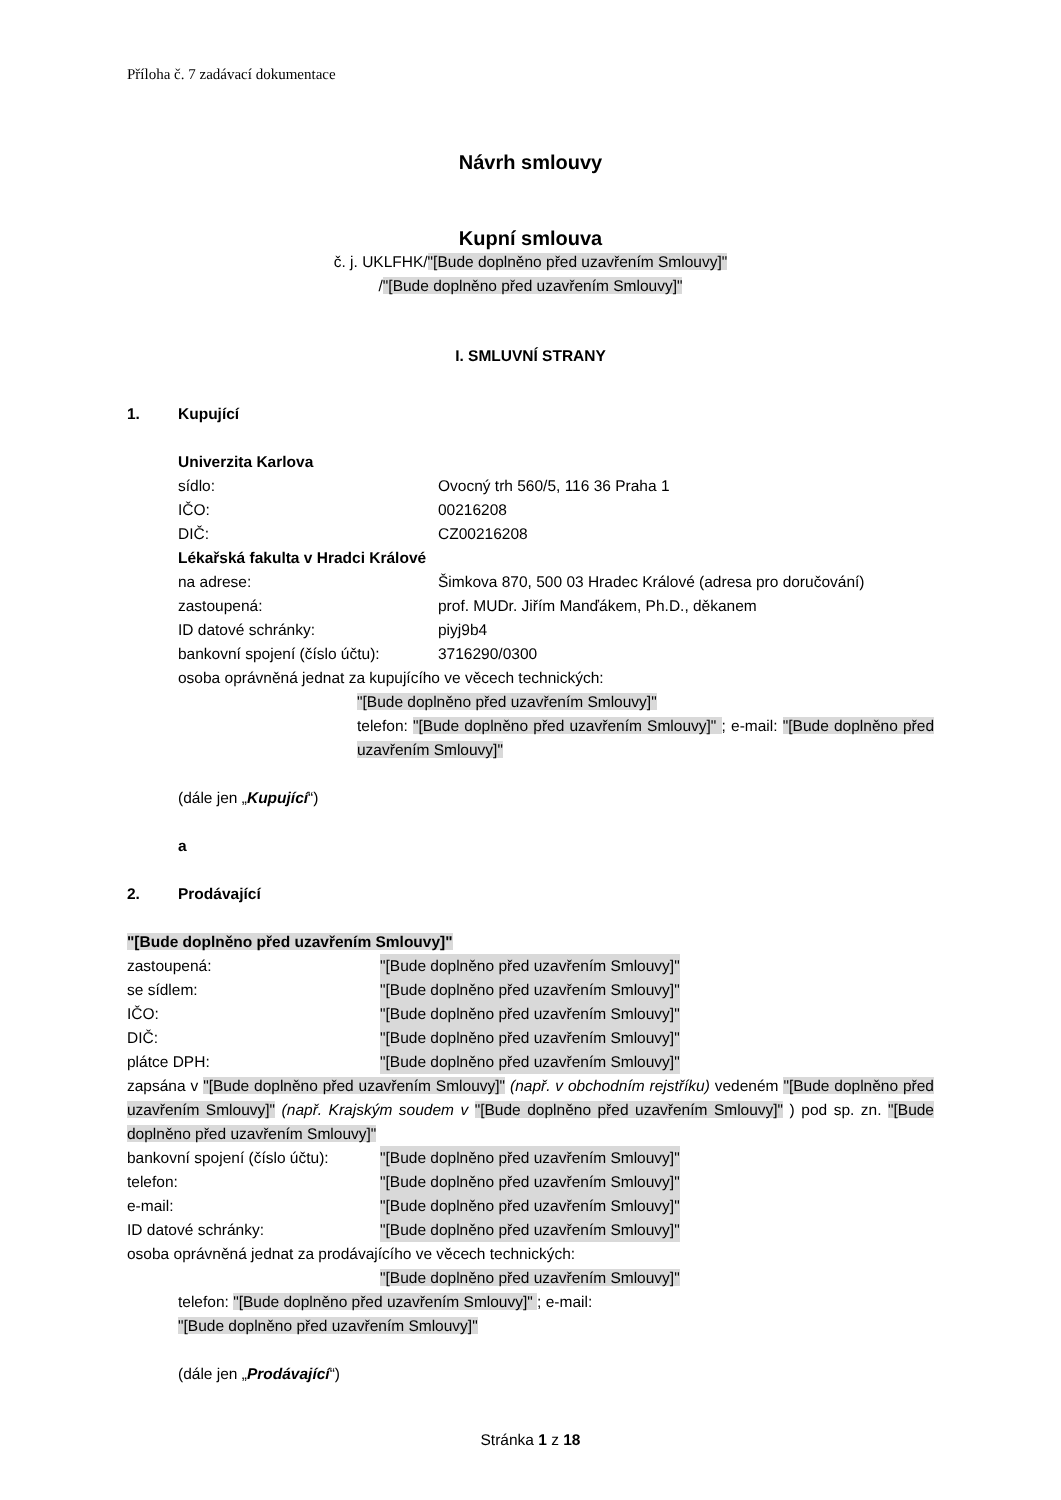Příloha č. 7 zadávací dokumentace
Návrh smlouvy
Kupní smlouva
č. j. UKLFHK/"[Bude doplněno před uzavřením Smlouvy]"
/"[Bude doplněno před uzavřením Smlouvy]"
I. SMLUVNÍ STRANY
1. Kupující
Univerzita Karlova
sídlo: Ovocný trh 560/5, 116 36 Praha 1
IČO: 00216208
DIČ: CZ00216208
Lékařská fakulta v Hradci Králové
na adrese: Šimkova 870, 500 03 Hradec Králové (adresa pro doručování)
zastoupená: prof. MUDr. Jiřím Manďákem, Ph.D., děkanem
ID datové schránky: piyj9b4
bankovní spojení (číslo účtu): 3716290/0300
osoba oprávněná jednat za kupujícího ve věcech technických:
"[Bude doplněno před uzavřením Smlouvy]"
telefon: "[Bude doplněno před uzavřením Smlouvy]" ; e-mail: "[Bude doplněno před uzavřením Smlouvy]"
(dále jen „Kupující“)
a
2. Prodávající
"[Bude doplněno před uzavřením Smlouvy]"
zastoupená: "[Bude doplněno před uzavřením Smlouvy]"
se sídlem: "[Bude doplněno před uzavřením Smlouvy]"
IČO: "[Bude doplněno před uzavřením Smlouvy]"
DIČ: "[Bude doplněno před uzavřením Smlouvy]"
plátce DPH: "[Bude doplněno před uzavřením Smlouvy]"
zapsána v "[Bude doplněno před uzavřením Smlouvy]" (např. v obchodním rejstříku) vedeném "[Bude doplněno před uzavřením Smlouvy]" (např. Krajským soudem v "[Bude doplněno před uzavřením Smlouvy]" ) pod sp. zn. "[Bude doplněno před uzavřením Smlouvy]"
bankovní spojení (číslo účtu): "[Bude doplněno před uzavřením Smlouvy]"
telefon: "[Bude doplněno před uzavřením Smlouvy]"
e-mail: "[Bude doplněno před uzavřením Smlouvy]"
ID datové schránky: "[Bude doplněno před uzavřením Smlouvy]"
osoba oprávněná jednat za prodávajícího ve věcech technických:
"[Bude doplněno před uzavřením Smlouvy]"
telefon: "[Bude doplněno před uzavřením Smlouvy]" ; e-mail:
"[Bude doplněno před uzavřením Smlouvy]"
(dále jen „Prodávající“)
Stránka 1 z 18